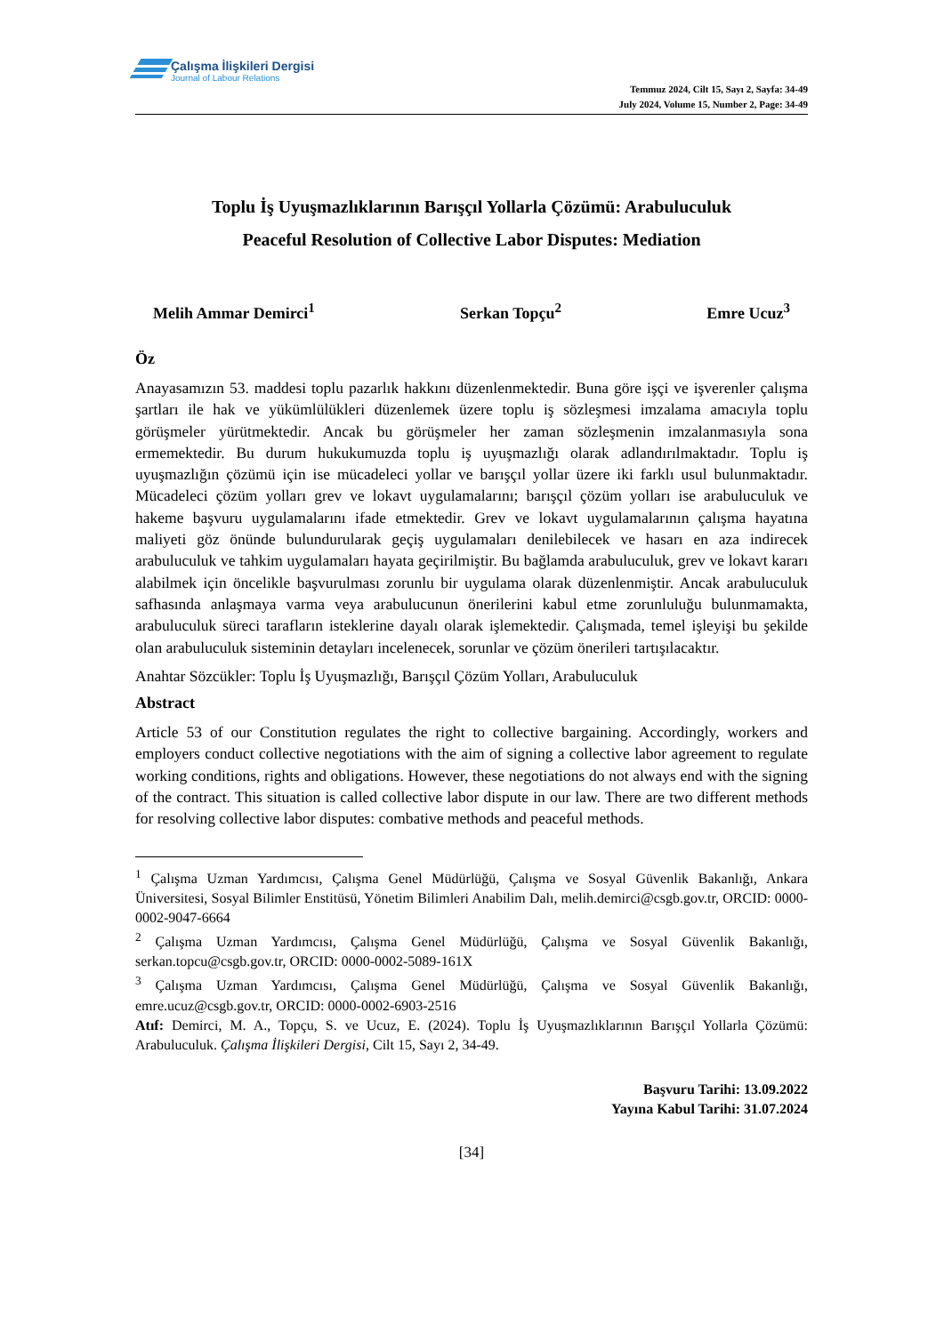Çalışma İlişkileri Dergisi
Journal of Labour Relations
Temmuz 2024, Cilt 15, Sayı 2, Sayfa: 34-49
July 2024, Volume 15, Number 2, Page: 34-49
Toplu İş Uyuşmazlıklarının Barışçıl Yollarla Çözümü: Arabuluculuk
Peaceful Resolution of Collective Labor Disputes: Mediation
Melih Ammar Demirci<sup>1</sup> Serkan Topçu<sup>2</sup> Emre Ucuz<sup>3</sup>
Öz
Anayasamızın 53. maddesi toplu pazarlık hakkını düzenlenmektedir. Buna göre işçi ve işverenler çalışma şartları ile hak ve yükümlülükleri düzenlemek üzere toplu iş sözleşmesi imzalama amacıyla toplu görüşmeler yürütmektedir. Ancak bu görüşmeler her zaman sözleşmenin imzalanmasıyla sona ermemektedir. Bu durum hukukumuzda toplu iş uyuşmazlığı olarak adlandırılmaktadır. Toplu iş uyuşmazlığın çözümü için ise mücadeleci yollar ve barışçıl yollar üzere iki farklı usul bulunmaktadır. Mücadeleci çözüm yolları grev ve lokavt uygulamalarını; barışçıl çözüm yolları ise arabuluculuk ve hakeme başvuru uygulamalarını ifade etmektedir. Grev ve lokavt uygulamalarının çalışma hayatına maliyeti göz önünde bulundurularak geçiş uygulamaları denilebilecek ve hasarı en aza indirecek arabuluculuk ve tahkim uygulamaları hayata geçirilmiştir. Bu bağlamda arabuluculuk, grev ve lokavt kararı alabilmek için öncelikle başvurulması zorunlu bir uygulama olarak düzenlenmiştir. Ancak arabuluculuk safhasında anlaşmaya varma veya arabulucunun önerilerini kabul etme zorunluluğu bulunmamakta, arabuluculuk süreci tarafların isteklerine dayalı olarak işlemektedir. Çalışmada, temel işleyişi bu şekilde olan arabuluculuk sisteminin detayları incelenecek, sorunlar ve çözüm önerileri tartışılacaktır.
Anahtar Sözcükler: Toplu İş Uyuşmazlığı, Barışçıl Çözüm Yolları, Arabuluculuk
Abstract
Article 53 of our Constitution regulates the right to collective bargaining. Accordingly, workers and employers conduct collective negotiations with the aim of signing a collective labor agreement to regulate working conditions, rights and obligations. However, these negotiations do not always end with the signing of the contract. This situation is called collective labor dispute in our law. There are two different methods for resolving collective labor disputes: combative methods and peaceful methods.
<sup>1</sup> Çalışma Uzman Yardımcısı, Çalışma Genel Müdürlüğü, Çalışma ve Sosyal Güvenlik Bakanlığı, Ankara Üniversitesi, Sosyal Bilimler Enstitüsü, Yönetim Bilimleri Anabilim Dalı, melih.demirci@csgb.gov.tr, ORCID: 0000-0002-9047-6664
<sup>2</sup> Çalışma Uzman Yardımcısı, Çalışma Genel Müdürlüğü, Çalışma ve Sosyal Güvenlik Bakanlığı, serkan.topcu@csgb.gov.tr, ORCID: 0000-0002-5089-161X
<sup>3</sup> Çalışma Uzman Yardımcısı, Çalışma Genel Müdürlüğü, Çalışma ve Sosyal Güvenlik Bakanlığı, emre.ucuz@csgb.gov.tr, ORCID: 0000-0002-6903-2516
Atıf: Demirci, M. A., Topçu, S. ve Ucuz, E. (2024). Toplu İş Uyuşmazlıklarının Barışçıl Yollarla Çözümü: Arabuluculuk. Çalışma İlişkileri Dergisi, Cilt 15, Sayı 2, 34-49.
Başvuru Tarihi: 13.09.2022
Yayına Kabul Tarihi: 31.07.2024
[34]